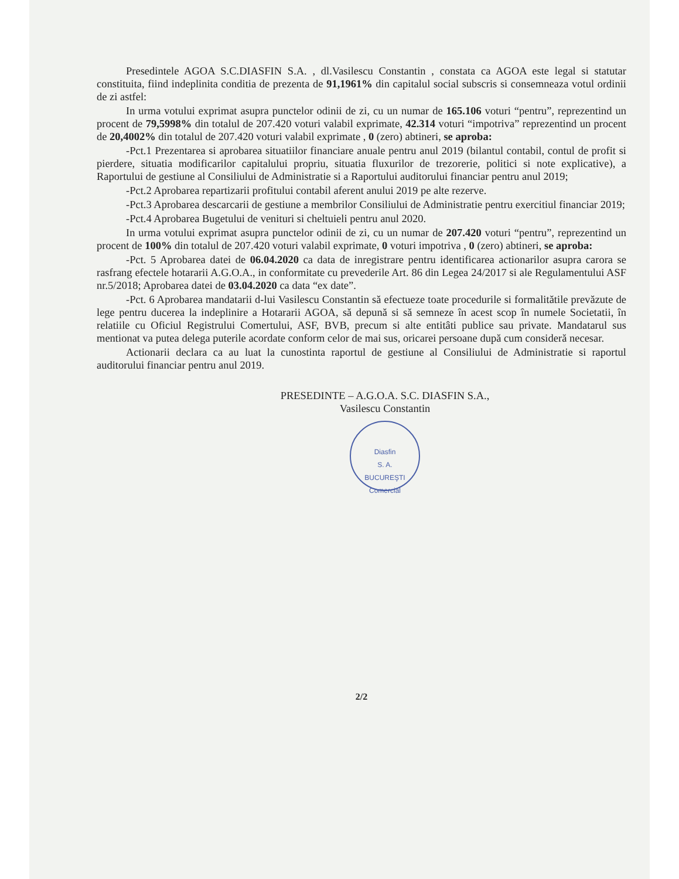Presedintele AGOA S.C.DIASFIN S.A. , dl.Vasilescu Constantin , constata ca AGOA este legal si statutar constituita, fiind indeplinita conditia de prezenta de 91,1961% din capitalul social subscris si consemneaza votul ordinii de zi astfel:
In urma votului exprimat asupra punctelor odinii de zi, cu un numar de 165.106 voturi “pentru”, reprezentind un procent de 79,5998% din totalul de 207.420 voturi valabil exprimate, 42.314 voturi “impotriva” reprezentind un procent de 20,4002% din totalul de 207.420 voturi valabil exprimate , 0 (zero) abtineri, se aproba:
-Pct.1 Prezentarea si aprobarea situatiilor financiare anuale pentru anul 2019 (bilantul contabil, contul de profit si pierdere, situatia modificarilor capitalului propriu, situatia fluxurilor de trezorerie, politici si note explicative), a Raportului de gestiune al Consiliului de Administratie si a Raportului auditorului financiar pentru anul 2019;
-Pct.2 Aprobarea repartizarii profitului contabil aferent anului 2019 pe alte rezerve.
-Pct.3 Aprobarea descarcarii de gestiune a membrilor Consiliului de Administratie pentru exercitiul financiar 2019;
-Pct.4 Aprobarea Bugetului de venituri si cheltuieli pentru anul 2020.
In urma votului exprimat asupra punctelor odinii de zi, cu un numar de 207.420 voturi “pentru”, reprezentind un procent de 100% din totalul de 207.420 voturi valabil exprimate, 0 voturi impotriva , 0 (zero) abtineri, se aproba:
-Pct. 5 Aprobarea datei de 06.04.2020 ca data de inregistrare pentru identificarea actionarilor asupra carora se rasfrang efectele hotararii A.G.O.A., in conformitate cu prevederile Art. 86 din Legea 24/2017 si ale Regulamentului ASF nr.5/2018; Aprobarea datei de 03.04.2020 ca data “ex date”.
-Pct. 6 Aprobarea mandatarii d-lui Vasilescu Constantin să efectueze toate procedurile si formalitătile prevăzute de lege pentru ducerea la indeplinire a Hotararii AGOA, să depună si să semneze în acest scop în numele Societatii, în relatiile cu Oficiul Registrului Comertului, ASF, BVB, precum si alte entitâti publice sau private. Mandatarul sus mentionat va putea delega puterile acordate conform celor de mai sus, oricarei persoane după cum consideră necesar.
Actionarii declara ca au luat la cunostinta raportul de gestiune al Consiliului de Administratie si raportul auditorului financiar pentru anul 2019.
PRESEDINTE – A.G.O.A. S.C. DIASFIN S.A.,
Vasilescu Constantin
Diasfin
S. A.
BUCUREŞTI
Comercial
2/2